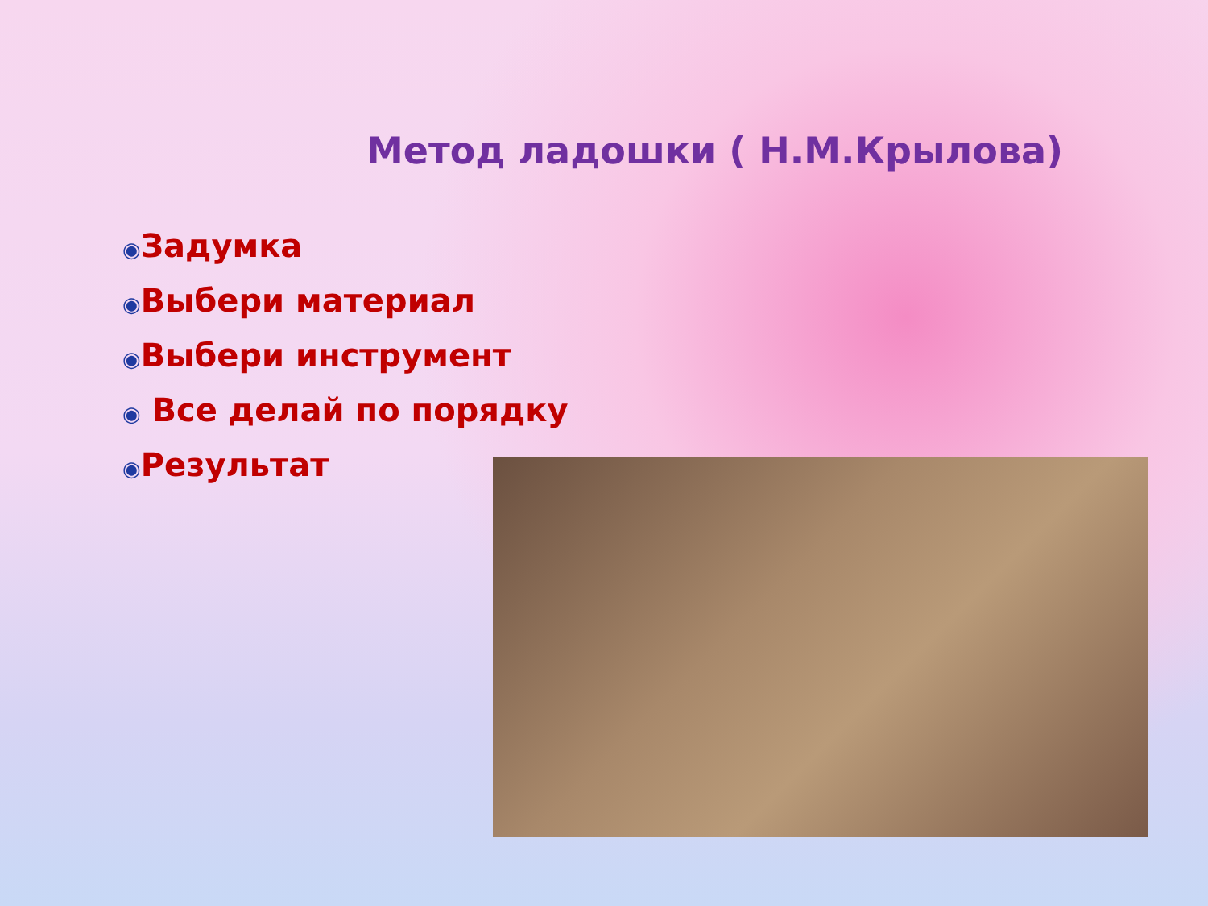Метод ладошки ( Н.М.Крылова)
◉Задумка
◉Выбери материал
◉Выбери инструмент
◉ Все делай по порядку
◉Результат